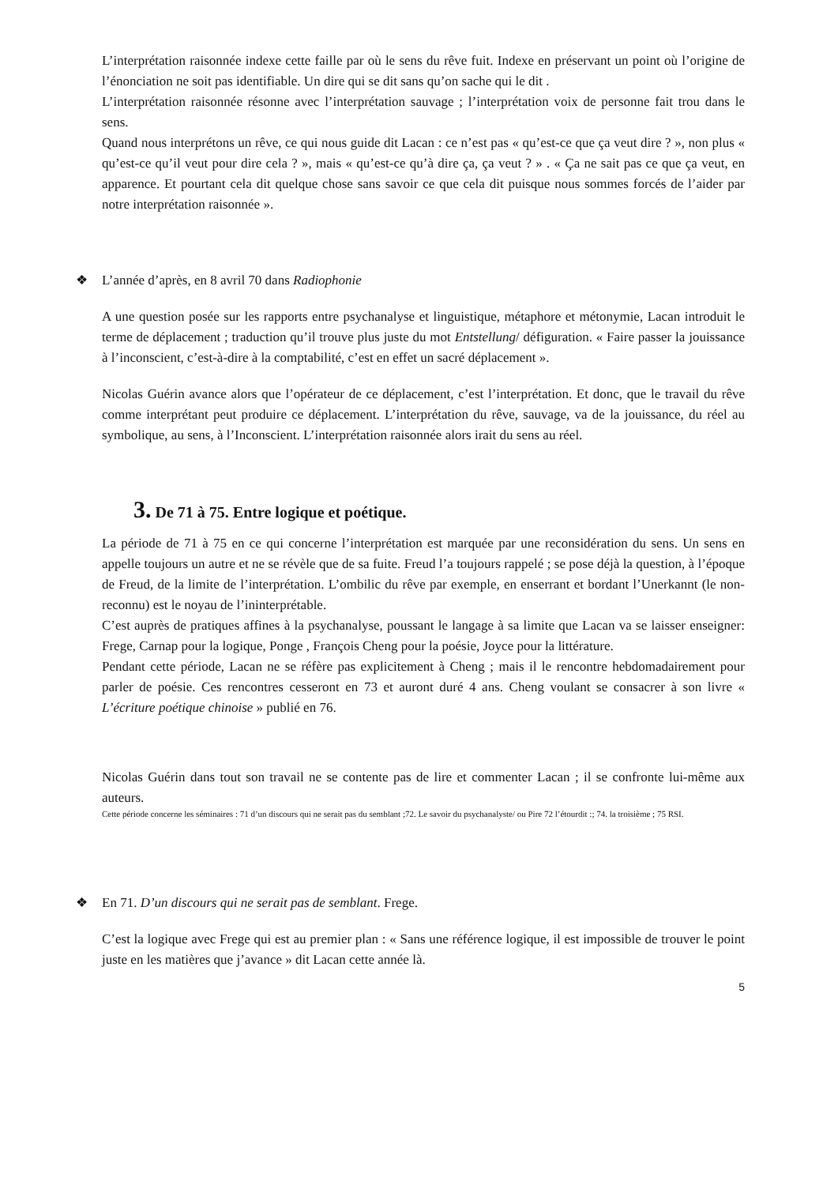L’interprétation raisonnée indexe cette faille par où le sens du rêve fuit. Indexe en préservant un point où l’origine de l’énonciation ne soit pas identifiable. Un dire qui se dit sans qu’on sache qui le dit .
L’interprétation raisonnée résonne avec l’interprétation sauvage ; l’interprétation voix de personne fait trou dans le sens.
Quand nous interprétons un rêve, ce qui nous guide dit Lacan : ce n’est pas « qu’est-ce que ça veut dire ? », non plus « qu’est-ce qu’il veut pour dire cela ? », mais « qu’est-ce qu’à dire ça, ça veut ? » . « Ça ne sait pas ce que ça veut, en apparence. Et pourtant cela dit quelque chose sans savoir ce que cela dit puisque nous sommes forcés de l’aider par notre interprétation raisonnée ».
❖ L’année d’après, en 8 avril 70 dans Radiophonie
A une question posée sur les rapports entre psychanalyse et linguistique, métaphore et métonymie, Lacan introduit le terme de déplacement ; traduction qu’il trouve plus juste du mot Entstellung/ défiguration. « Faire passer la jouissance à l’inconscient, c’est-à-dire à la comptabilité, c’est en effet un sacré déplacement ».
Nicolas Guérin avance alors que l’opérateur de ce déplacement, c’est l’interprétation. Et donc, que le travail du rêve comme interprétant peut produire ce déplacement. L’interprétation du rêve, sauvage, va de la jouissance, du réel au symbolique, au sens, à l’Inconscient. L’interprétation raisonnée alors irait du sens au réel.
3. De 71 à 75. Entre logique et poétique.
La période de 71 à 75 en ce qui concerne l’interprétation est marquée par une reconsidération du sens. Un sens en appelle toujours un autre et ne se révèle que de sa fuite. Freud l’a toujours rappelé ; se pose déjà la question, à l’époque de Freud, de la limite de l’interprétation. L’ombilic du rêve par exemple, en enserrant et bordant l’Unerkannt (le non-reconnu) est le noyau de l’ininterprétable.
C’est auprès de pratiques affines à la psychanalyse, poussant le langage à sa limite que Lacan va se laisser enseigner: Frege, Carnap pour la logique, Ponge , François Cheng pour la poésie, Joyce pour la littérature.
Pendant cette période, Lacan ne se réfère pas explicitement à Cheng ; mais il le rencontre hebdomadairement pour parler de poésie. Ces rencontres cesseront en 73 et auront duré 4 ans. Cheng voulant se consacrer à son livre « L’écriture poétique chinoise » publié en 76.
Nicolas Guérin dans tout son travail ne se contente pas de lire et commenter Lacan ; il se confronte lui-même aux auteurs.
Cette période concerne les séminaires : 71 d’un discours qui ne serait pas du semblant ;72. Le savoir du psychanalyste/ ou Pire 72 l’étourdit :; 74. la troisième ; 75 RSI.
❖ En 71. D’un discours qui ne serait pas de semblant. Frege.
C’est la logique avec Frege qui est au premier plan : « Sans une référence logique, il est impossible de trouver le point juste en les matières que j’avance » dit Lacan cette année là.
5